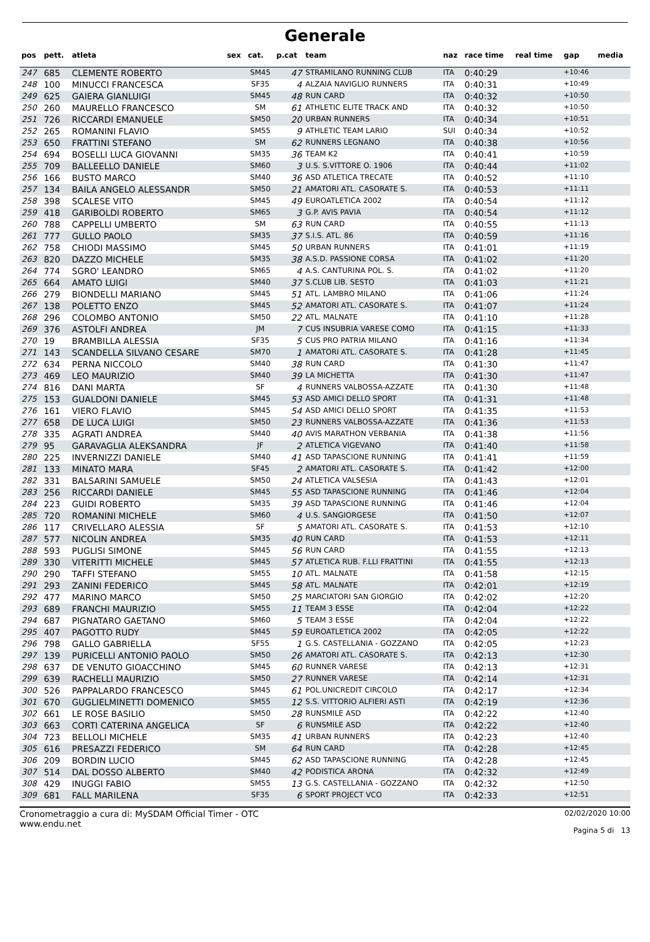Generale
| pos | pett. | atleta | sex | cat. | p.cat | team | naz | race time | real time | gap | media |
| --- | --- | --- | --- | --- | --- | --- | --- | --- | --- | --- | --- |
| 247 | 685 | CLEMENTE ROBERTO | | SM45 | 47 | STRAMILANO RUNNING CLUB | ITA | 0:40:29 | | +10:46 | |
| 248 | 100 | MINUCCI FRANCESCA | | SF35 | 4 | ALZAIA NAVIGLIO RUNNERS | ITA | 0:40:31 | | +10:49 | |
| 249 | 625 | GAIERA GIANLUIGI | | SM45 | 48 | RUN CARD | ITA | 0:40:32 | | +10:50 | |
| 250 | 260 | MAURELLO FRANCESCO | | SM | 61 | ATHLETIC ELITE TRACK AND | ITA | 0:40:32 | | +10:50 | |
| 251 | 726 | RICCARDI EMANUELE | | SM50 | 20 | URBAN RUNNERS | ITA | 0:40:34 | | +10:51 | |
| 252 | 265 | ROMANINI FLAVIO | | SM55 | 9 | ATHLETIC TEAM LARIO | SUI | 0:40:34 | | +10:52 | |
| 253 | 650 | FRATTINI STEFANO | | SM | 62 | RUNNERS LEGNANO | ITA | 0:40:38 | | +10:56 | |
| 254 | 694 | BOSELLI LUCA GIOVANNI | | SM35 | 36 | TEAM K2 | ITA | 0:40:41 | | +10:59 | |
| 255 | 709 | BALLEELLO DANIELE | | SM60 | 3 | U.S. S.VITTORE O. 1906 | ITA | 0:40:44 | | +11:02 | |
| 256 | 166 | BUSTO MARCO | | SM40 | 36 | ASD ATLETICA TRECATE | ITA | 0:40:52 | | +11:10 | |
| 257 | 134 | BAILA ANGELO ALESSANDR | | SM50 | 21 | AMATORI ATL. CASORATE S. | ITA | 0:40:53 | | +11:11 | |
| 258 | 398 | SCALESE VITO | | SM45 | 49 | EUROATLETICA 2002 | ITA | 0:40:54 | | +11:12 | |
| 259 | 418 | GARIBOLDI ROBERTO | | SM65 | 3 | G.P. AVIS PAVIA | ITA | 0:40:54 | | +11:12 | |
| 260 | 788 | CAPPELLI UMBERTO | | SM | 63 | RUN CARD | ITA | 0:40:55 | | +11:13 | |
| 261 | 777 | GULLO PAOLO | | SM35 | 37 | S.I.S. ATL. 86 | ITA | 0:40:59 | | +11:16 | |
| 262 | 758 | CHIODI MASSIMO | | SM45 | 50 | URBAN RUNNERS | ITA | 0:41:01 | | +11:19 | |
| 263 | 820 | DAZZO MICHELE | | SM35 | 38 | A.S.D. PASSIONE CORSA | ITA | 0:41:02 | | +11:20 | |
| 264 | 774 | SGRO' LEANDRO | | SM65 | 4 | A.S. CANTURINA POL. S. | ITA | 0:41:02 | | +11:20 | |
| 265 | 664 | AMATO LUIGI | | SM40 | 37 | S.CLUB LIB. SESTO | ITA | 0:41:03 | | +11:21 | |
| 266 | 279 | BIONDELLI MARIANO | | SM45 | 51 | ATL. LAMBRO MILANO | ITA | 0:41:06 | | +11:24 | |
| 267 | 138 | POLETTO ENZO | | SM45 | 52 | AMATORI ATL. CASORATE S. | ITA | 0:41:07 | | +11:24 | |
| 268 | 296 | COLOMBO ANTONIO | | SM50 | 22 | ATL. MALNATE | ITA | 0:41:10 | | +11:28 | |
| 269 | 376 | ASTOLFI ANDREA | | JM | 7 | CUS INSUBRIA VARESE COMO | ITA | 0:41:15 | | +11:33 | |
| 270 | 19 | BRAMBILLA ALESSIA | | SF35 | 5 | CUS PRO PATRIA MILANO | ITA | 0:41:16 | | +11:34 | |
| 271 | 143 | SCANDELLA SILVANO CESARE | | SM70 | 1 | AMATORI ATL. CASORATE S. | ITA | 0:41:28 | | +11:45 | |
| 272 | 634 | PERNA NICCOLO | | SM40 | 38 | RUN CARD | ITA | 0:41:30 | | +11:47 | |
| 273 | 469 | LEO MAURIZIO | | SM40 | 39 | LA MICHETTA | ITA | 0:41:30 | | +11:47 | |
| 274 | 816 | DANI MARTA | | SF | 4 | RUNNERS VALBOSSA-AZZATE | ITA | 0:41:30 | | +11:48 | |
| 275 | 153 | GUALDONI DANIELE | | SM45 | 53 | ASD AMICI DELLO SPORT | ITA | 0:41:31 | | +11:48 | |
| 276 | 161 | VIERO FLAVIO | | SM45 | 54 | ASD AMICI DELLO SPORT | ITA | 0:41:35 | | +11:53 | |
| 277 | 658 | DE LUCA LUIGI | | SM50 | 23 | RUNNERS VALBOSSA-AZZATE | ITA | 0:41:36 | | +11:53 | |
| 278 | 335 | AGRATI ANDREA | | SM40 | 40 | AVIS MARATHON VERBANIA | ITA | 0:41:38 | | +11:56 | |
| 279 | 95 | GARAVAGLIA ALEKSANDRA | | JF | 2 | ATLETICA VIGEVANO | ITA | 0:41:40 | | +11:58 | |
| 280 | 225 | INVERNIZZI DANIELE | | SM40 | 41 | ASD TAPASCIONE RUNNING | ITA | 0:41:41 | | +11:59 | |
| 281 | 133 | MINATO MARA | | SF45 | 2 | AMATORI ATL. CASORATE S. | ITA | 0:41:42 | | +12:00 | |
| 282 | 331 | BALSARINI SAMUELE | | SM50 | 24 | ATLETICA VALSESIA | ITA | 0:41:43 | | +12:01 | |
| 283 | 256 | RICCARDI DANIELE | | SM45 | 55 | ASD TAPASCIONE RUNNING | ITA | 0:41:46 | | +12:04 | |
| 284 | 223 | GUIDI ROBERTO | | SM35 | 39 | ASD TAPASCIONE RUNNING | ITA | 0:41:46 | | +12:04 | |
| 285 | 720 | ROMANINI MICHELE | | SM60 | 4 | U.S. SANGIORGESE | ITA | 0:41:50 | | +12:07 | |
| 286 | 117 | CRIVELLARO ALESSIA | | SF | 5 | AMATORI ATL. CASORATE S. | ITA | 0:41:53 | | +12:10 | |
| 287 | 577 | NICOLIN ANDREA | | SM35 | 40 | RUN CARD | ITA | 0:41:53 | | +12:11 | |
| 288 | 593 | PUGLISI SIMONE | | SM45 | 56 | RUN CARD | ITA | 0:41:55 | | +12:13 | |
| 289 | 330 | VITERITTI MICHELE | | SM45 | 57 | ATLETICA RUB. F.LLI FRATTINI | ITA | 0:41:55 | | +12:13 | |
| 290 | 290 | TAFFI STEFANO | | SM55 | 10 | ATL. MALNATE | ITA | 0:41:58 | | +12:15 | |
| 291 | 293 | ZANINI FEDERICO | | SM45 | 58 | ATL. MALNATE | ITA | 0:42:01 | | +12:19 | |
| 292 | 477 | MARINO MARCO | | SM50 | 25 | MARCIATORI SAN GIORGIO | ITA | 0:42:02 | | +12:20 | |
| 293 | 689 | FRANCHI MAURIZIO | | SM55 | 11 | TEAM 3 ESSE | ITA | 0:42:04 | | +12:22 | |
| 294 | 687 | PIGNATARO GAETANO | | SM60 | 5 | TEAM 3 ESSE | ITA | 0:42:04 | | +12:22 | |
| 295 | 407 | PAGOTTO RUDY | | SM45 | 59 | EUROATLETICA 2002 | ITA | 0:42:05 | | +12:22 | |
| 296 | 798 | GALLO GABRIELLA | | SF55 | 1 | G.S. CASTELLANIA - GOZZANO | ITA | 0:42:05 | | +12:23 | |
| 297 | 139 | PURICELLI ANTONIO PAOLO | | SM50 | 26 | AMATORI ATL. CASORATE S. | ITA | 0:42:13 | | +12:30 | |
| 298 | 637 | DE VENUTO GIOACCHINO | | SM45 | 60 | RUNNER VARESE | ITA | 0:42:13 | | +12:31 | |
| 299 | 639 | RACHELLI MAURIZIO | | SM50 | 27 | RUNNER VARESE | ITA | 0:42:14 | | +12:31 | |
| 300 | 526 | PAPPALARDO FRANCESCO | | SM45 | 61 | POL.UNICREDIT CIRCOLO | ITA | 0:42:17 | | +12:34 | |
| 301 | 670 | GUGLIELMINETTI DOMENICO | | SM55 | 12 | S.S. VITTORIO ALFIERI ASTI | ITA | 0:42:19 | | +12:36 | |
| 302 | 661 | LE ROSE BASILIO | | SM50 | 28 | RUNSMILE ASD | ITA | 0:42:22 | | +12:40 | |
| 303 | 663 | CORTI CATERINA ANGELICA | | SF | 6 | RUNSMILE ASD | ITA | 0:42:22 | | +12:40 | |
| 304 | 723 | BELLOLI MICHELE | | SM35 | 41 | URBAN RUNNERS | ITA | 0:42:23 | | +12:40 | |
| 305 | 616 | PRESAZZI FEDERICO | | SM | 64 | RUN CARD | ITA | 0:42:28 | | +12:45 | |
| 306 | 209 | BORDIN LUCIO | | SM45 | 62 | ASD TAPASCIONE RUNNING | ITA | 0:42:28 | | +12:45 | |
| 307 | 514 | DAL DOSSO ALBERTO | | SM40 | 42 | PODISTICA ARONA | ITA | 0:42:32 | | +12:49 | |
| 308 | 429 | INUGGI FABIO | | SM55 | 13 | G.S. CASTELLANIA - GOZZANO | ITA | 0:42:32 | | +12:50 | |
| 309 | 681 | FALL MARILENA | | SF35 | 6 | SPORT PROJECT VCO | ITA | 0:42:33 | | +12:51 | |
Cronometraggio a cura di: MySDAM Official Timer - OTC
www.endu.net
02/02/2020 10:00
Pagina 5 di 13